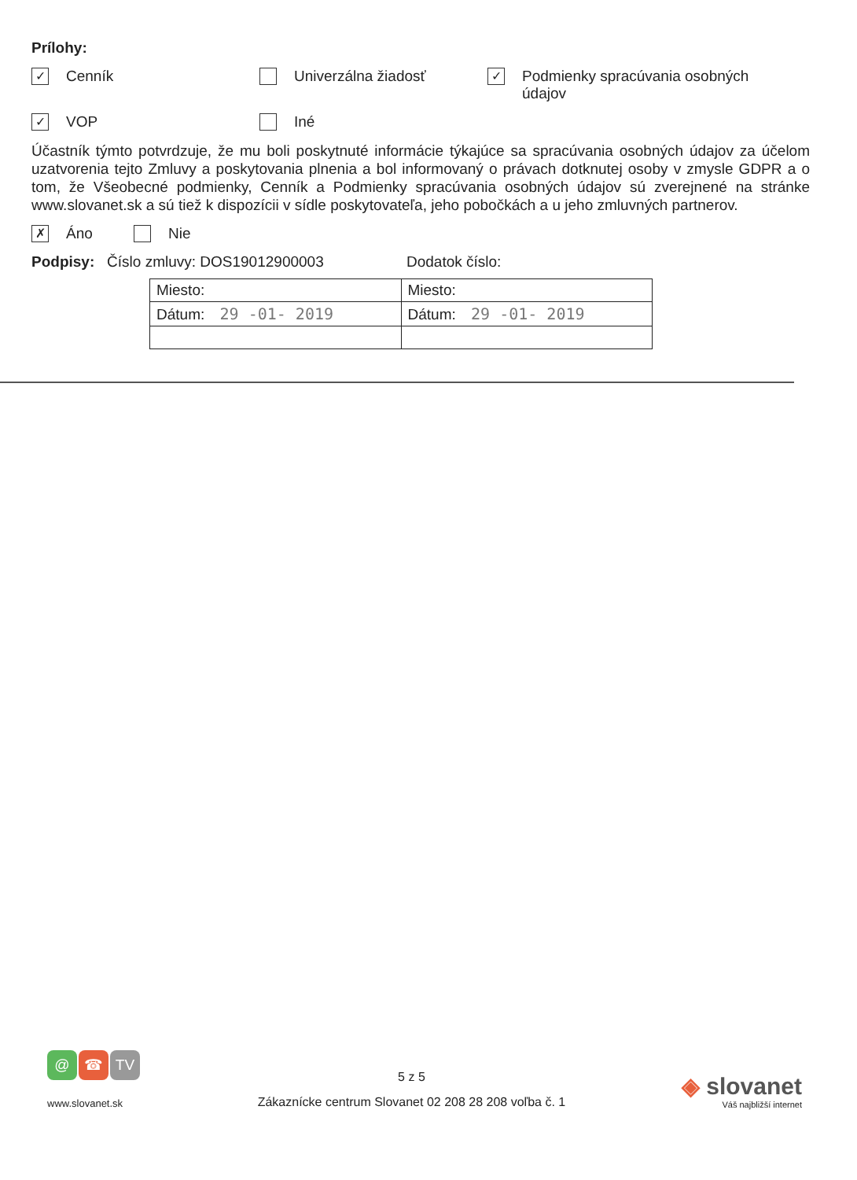Prílohy:
✓ Cenník Univerzálna žiadosť
✓ Podmienky spracúvania osobných údajov
✓ VOP Iné
Účastník týmto potvrdzuje, že mu boli poskytnuté informácie týkajúce sa spracúvania osobných údajov za účelom uzatvorenia tejto Zmluvy a poskytovania plnenia a bol informovaný o právach dotknutej osoby v zmysle GDPR a o tom, že Všeobecné podmienky, Cenník a Podmienky spracúvania osobných údajov sú zverejnené na stránke www.slovanet.sk a sú tiež k dispozícii v sídle poskytovateľa, jeho pobočkách a u jeho zmluvných partnerov.
✗ Áno Nie
Podpisy: Číslo zmluvy: DOS19012900003 Dodatok číslo:
| Miesto: | Miesto: |
| Dátum: 29 -01- 2019 | Dátum: 29 -01- 2019 |
@ ☎ TV
www.slovanet.sk
5 z 5
Zákaznícke centrum Slovanet 02 208 28 208 voľba č. 1
◈ slovanet
Váš najbližší internet